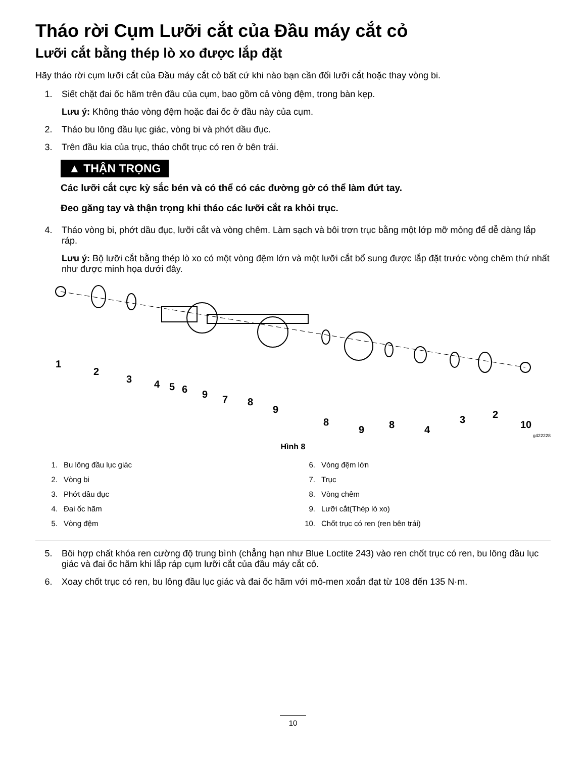Tháo rời Cụm Lưỡi cắt của Đầu máy cắt cỏ
Lưỡi cắt bằng thép lò xo được lắp đặt
Hãy tháo rời cụm lưỡi cắt của Đầu máy cắt cỏ bất cứ khi nào bạn cần đổi lưỡi cắt hoặc thay vòng bi.
1. Siết chặt đai ốc hãm trên đầu của cụm, bao gồm cả vòng đệm, trong bàn kẹp.
Lưu ý: Không tháo vòng đệm hoặc đai ốc ở đầu này của cụm.
2. Tháo bu lông đầu lục giác, vòng bi và phớt dầu đục.
3. Trên đầu kia của trục, tháo chốt trục có ren ở bên trái.
▲ THẬN TRỌNG
Các lưỡi cắt cực kỳ sắc bén và có thể có các đường gờ có thể làm đứt tay.
Đeo găng tay và thận trọng khi tháo các lưỡi cắt ra khỏi trục.
4. Tháo vòng bi, phớt dầu đục, lưỡi cắt và vòng chêm. Làm sạch và bôi trơn trục bằng một lớp mỡ mỏng để dễ dàng lắp ráp.
Lưu ý: Bộ lưỡi cắt bằng thép lò xo có một vòng đệm lớn và một lưỡi cắt bổ sung được lắp đặt trước vòng chêm thứ nhất như được minh họa dưới đây.
1
2
3
4
5
6
9
7
8
9
8
9
8
4
3
2
10
g422228
Hình 8
1. Bu lông đầu lục giác
2. Vòng bi
3. Phớt dầu đục
4. Đai ốc hãm
5. Vòng đệm
6. Vòng đệm lớn
7. Trục
8. Vòng chêm
9. Lưỡi cắt(Thép lò xo)
10. Chốt trục có ren (ren bên trái)
5. Bôi hợp chất khóa ren cường độ trung bình (chẳng hạn như Blue Loctite 243) vào ren chốt trục có ren, bu lông đầu lục giác và đai ốc hãm khi lắp ráp cụm lưỡi cắt của đầu máy cắt cỏ.
6. Xoay chốt trục có ren, bu lông đầu lục giác và đai ốc hãm với mô-men xoắn đạt từ 108 đến 135 N·m.
10